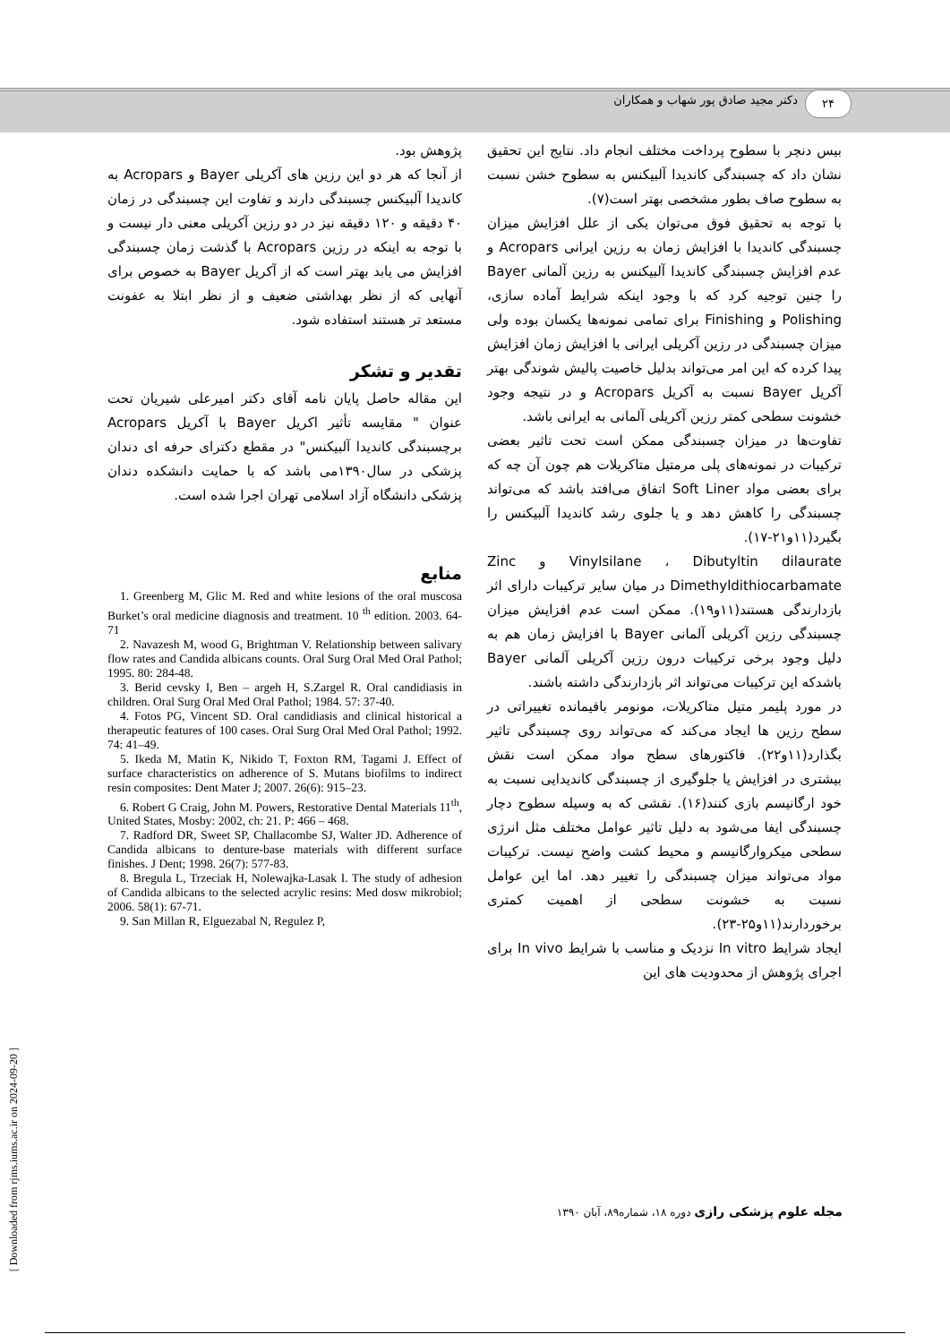۲۴
دکتر مجید صادق پور شهاب و همکاران
بیس دنچر با سطوح پرداخت مختلف انجام داد. نتایج این تحقیق نشان داد که چسبندگی کاندیدا آلبیکنس به سطوح خشن نسبت به سطوح صاف بطور مشخصی بهتر است(۷).
با توجه به تحقیق فوق می‌توان یکی از علل افزایش میزان چسبندگی کاندیدا با افزایش زمان به رزین ایرانی Acropars و عدم افزایش چسبندگی کاندیدا آلبیکنس به رزین آلمانی Bayer را چنین توجیه کرد که با وجود اینکه شرایط آماده سازی، Polishing و Finishing برای تمامی نمونه‌ها یکسان بوده ولی میزان چسبندگی در رزین آکریلی ایرانی با افزایش زمان افزایش پیدا کرده که این امر می‌تواند بدلیل خاصیت پالیش شوندگی بهتر آکریل Bayer نسبت به آکریل Acropars و در نتیجه وجود خشونت سطحی کمتر رزین آکریلی آلمانی به ایرانی باشد.
تفاوت‌ها در میزان چسبندگی ممکن است تحت تاثیر بعضی ترکیبات در نمونه‌های پلی مرمتیل متاکریلات هم چون آن چه که برای بعضی مواد Soft Liner اتفاق می‌افتد باشد که می‌تواند چسبندگی را کاهش دهد و یا جلوی رشد کاندیدا آلبیکنس را بگیرد(۱۱و۲۱-۱۷).
Vinylsilane ، Dibutyltin dilaurate و Zinc Dimethyldithiocarbamate در میان سایر ترکیبات دارای اثر بازدارندگی هستند(۱۱و۱۹). ممکن است عدم افزایش میزان چسبندگی رزین آکریلی آلمانی Bayer با افزایش زمان هم به دلیل وجود برخی ترکیبات درون رزین آکریلی آلمانی Bayer باشدکه این ترکیبات می‌تواند اثر بازدارندگی داشته باشند.
در مورد پلیمر متیل متاکریلات، مونومر باقیمانده تغییراتی در سطح رزین ها ایجاد می‌کند که می‌تواند روی چسبندگی تاثیر بگذارد(۱۱و۲۲). فاکتورهای سطح مواد ممکن است نقش بیشتری در افزایش یا جلوگیری از چسبندگی کاندیدایی نسبت به خود ارگانیسم بازی کنند(۱۶). نقشی که به وسیله سطوح دچار چسبندگی ایفا می‌شود به دلیل تاثیر عوامل مختلف مثل انرژی سطحی میکروارگانیسم و محیط کشت واضح نیست. ترکیبات مواد می‌تواند میزان چسبندگی را تغییر دهد. اما این عوامل نسبت به خشونت سطحی از اهمیت کمتری برخوردارند(۱۱و۲۵-۲۳).
ایجاد شرایط In vitro نزدیک و مناسب با شرایط In vivo برای اجرای پژوهش از محدودیت های این
پژوهش بود.
از آنجا که هر دو این رزین های آکریلی Bayer و Acropars به کاندیدا آلبیکنس چسبندگی دارند و تفاوت این چسبندگی در زمان ۴۰ دقیقه و ۱۲۰ دقیقه نیز در دو رزین آکریلی معنی دار نیست و با توجه به اینکه در رزین Acropars با گذشت زمان چسبندگی افزایش می یابد بهتر است که از آکریل Bayer به خصوص برای آنهایی که از نظر بهداشتی ضعیف و از نظر ابتلا به عفونت مستعد تر هستند استفاده شود.
تقدیر و تشکر
این مقاله حاصل پایان نامه آقای دکتر امیرعلی شیریان تحت عنوان " مقایسه تأثیر اکریل Bayer با آکریل Acropars برچسبندگی کاندیدا آلبیکنس" در مقطع دکترای حرفه ای دندان پزشکی در سال۱۳۹۰می باشد که با حمایت دانشکده دندان پزشکی دانشگاه آزاد اسلامی تهران اجرا شده است.
منابع
1. Greenberg M, Glic M. Red and white lesions of the oral muscosa Burket’s oral medicine diagnosis and treatment. 10 <sup>th</sup> edition. 2003. 64-71
2. Navazesh M, wood G, Brightman V. Relationship between salivary flow rates and Candida albicans counts. Oral Surg Oral Med Oral Pathol; 1995. 80: 284-48.
3. Berid cevsky I, Ben – argeh H, S.Zargel R. Oral candidiasis in children. Oral Surg Oral Med Oral Pathol; 1984. 57: 37-40.
4. Fotos PG, Vincent SD. Oral candidiasis and clinical historical a therapeutic features of 100 cases. Oral Surg Oral Med Oral Pathol; 1992. 74: 41–49.
5. Ikeda M, Matin K, Nikido T, Foxton RM, Tagami J. Effect of surface characteristics on adherence of S. Mutans biofilms to indirect resin composites: Dent Mater J; 2007. 26(6): 915–23.
6. Robert G Craig, John M. Powers, Restorative Dental Materials 11<sup>th</sup>, United States, Mosby: 2002, ch: 21. P: 466 – 468.
7. Radford DR, Sweet SP, Challacombe SJ, Walter JD. Adherence of Candida albicans to denture-base materials with different surface finishes. J Dent; 1998. 26(7): 577-83.
8. Bregula L, Trzeciak H, Nolewajka-Lasak I. The study of adhesion of Candida albicans to the selected acrylic resins: Med dosw mikrobiol; 2006. 58(1): 67-71.
9. San Millan R, Elguezabal N, Regulez P,
مجله علوم پزشکی رازی دوره ۱۸، شماره۸۹، آبان ۱۳۹۰
[ Downloaded from rjms.iums.ac.ir on 2024-09-20 ]